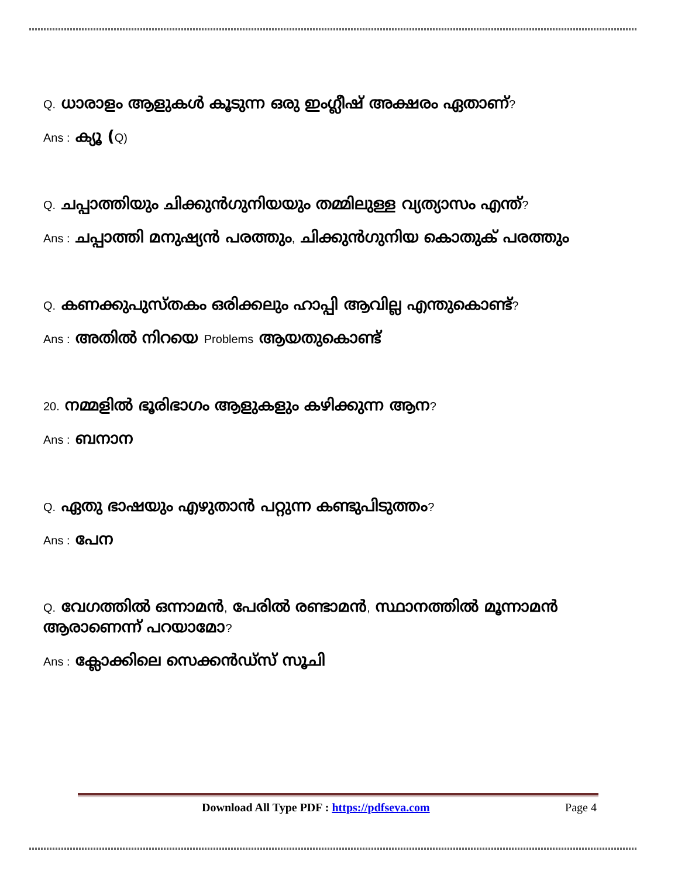Q. ധാരാളം ആളുകൾ കൂടുന്ന ഒരു ഇംഗ്ലീഷ് അക്ഷരം ഏതാണ്?
Ans : ക്യൂ (Q)
Q. ചപ്പാത്തിയും ചിക്കുൻഗുനിയയും തമ്മിലുള്ള വ്യത്യാസം എന്ത്?
Ans : ചപ്പാത്തി മനുഷ്യൻ പരത്തും, ചിക്കുൻഗുനിയ കൊതുക് പരത്തും
Q. കണക്കുപുസ്തകം ഒരിക്കലും ഹാപ്പി ആവില്ല എന്തുകൊണ്ട്?
Ans : അതിൽ നിറയെ Problems ആയതുകൊണ്ട്
20. നമ്മളിൽ ഭൂരിഭാഗം ആളുകളും കഴിക്കുന്ന ആന?
Ans : ബനാന
Q. ഏതു ഭാഷയും എഴുതാൻ പറ്റുന്ന കണ്ടുപിടുത്തം?
Ans : പേന
Q. വേഗത്തിൽ ഒന്നാമൻ, പേരിൽ രണ്ടാമൻ, സ്ഥാനത്തിൽ മൂന്നാമൻ ആരാണെന്ന് പറയാമോ?
Ans : ക്ലോക്കിലെ സെക്കൻഡ്സ് സൂചി
Download All Type PDF : https://pdfseva.com Page 4